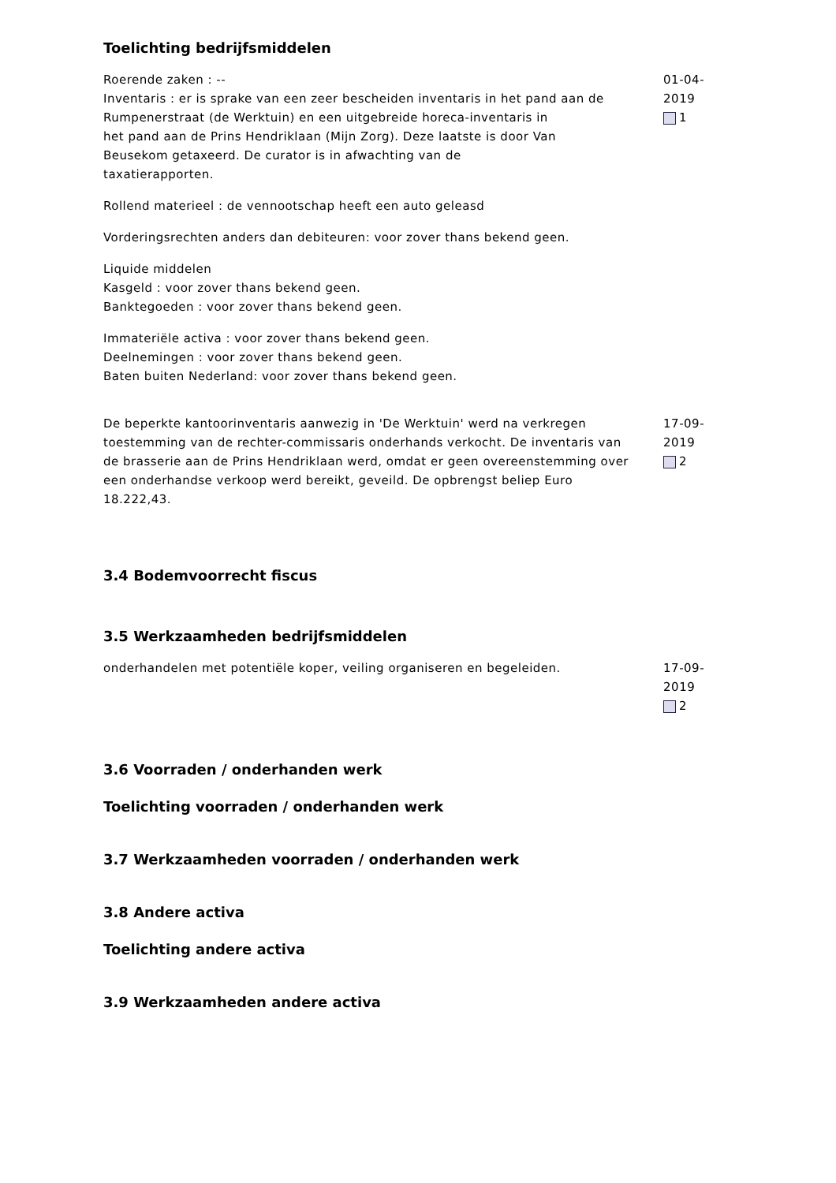Toelichting bedrijfsmiddelen
Roerende zaken : --
Inventaris : er is sprake van een zeer bescheiden inventaris in het pand aan de
Rumpenerstraat (de Werktuin) en een uitgebreide horeca-inventaris in
het pand aan de Prins Hendriklaan (Mijn Zorg). Deze laatste is door Van
Beusekom getaxeerd. De curator is in afwachting van de
taxatierapporten.
Rollend materieel : de vennootschap heeft een auto geleasd
Vorderingsrechten anders dan debiteuren: voor zover thans bekend geen.
Liquide middelen
Kasgeld : voor zover thans bekend geen.
Banktegoeden : voor zover thans bekend geen.
Immateriële activa : voor zover thans bekend geen.
Deelnemingen : voor zover thans bekend geen.
Baten buiten Nederland: voor zover thans bekend geen.
01-04-2019
1
De beperkte kantoorinventaris aanwezig in 'De Werktuin' werd na verkregen toestemming van de rechter-commissaris onderhands verkocht. De inventaris van de brasserie aan de Prins Hendriklaan werd, omdat er geen overeenstemming over een onderhandse verkoop werd bereikt, geveild. De opbrengst beliep Euro 18.222,43.
17-09-2019
2
3.4 Bodemvoorrecht fiscus
3.5 Werkzaamheden bedrijfsmiddelen
onderhandelen met potentiële koper, veiling organiseren en begeleiden. 17-09-2019
2
3.6 Voorraden / onderhanden werk
Toelichting voorraden / onderhanden werk
3.7 Werkzaamheden voorraden / onderhanden werk
3.8 Andere activa
Toelichting andere activa
3.9 Werkzaamheden andere activa